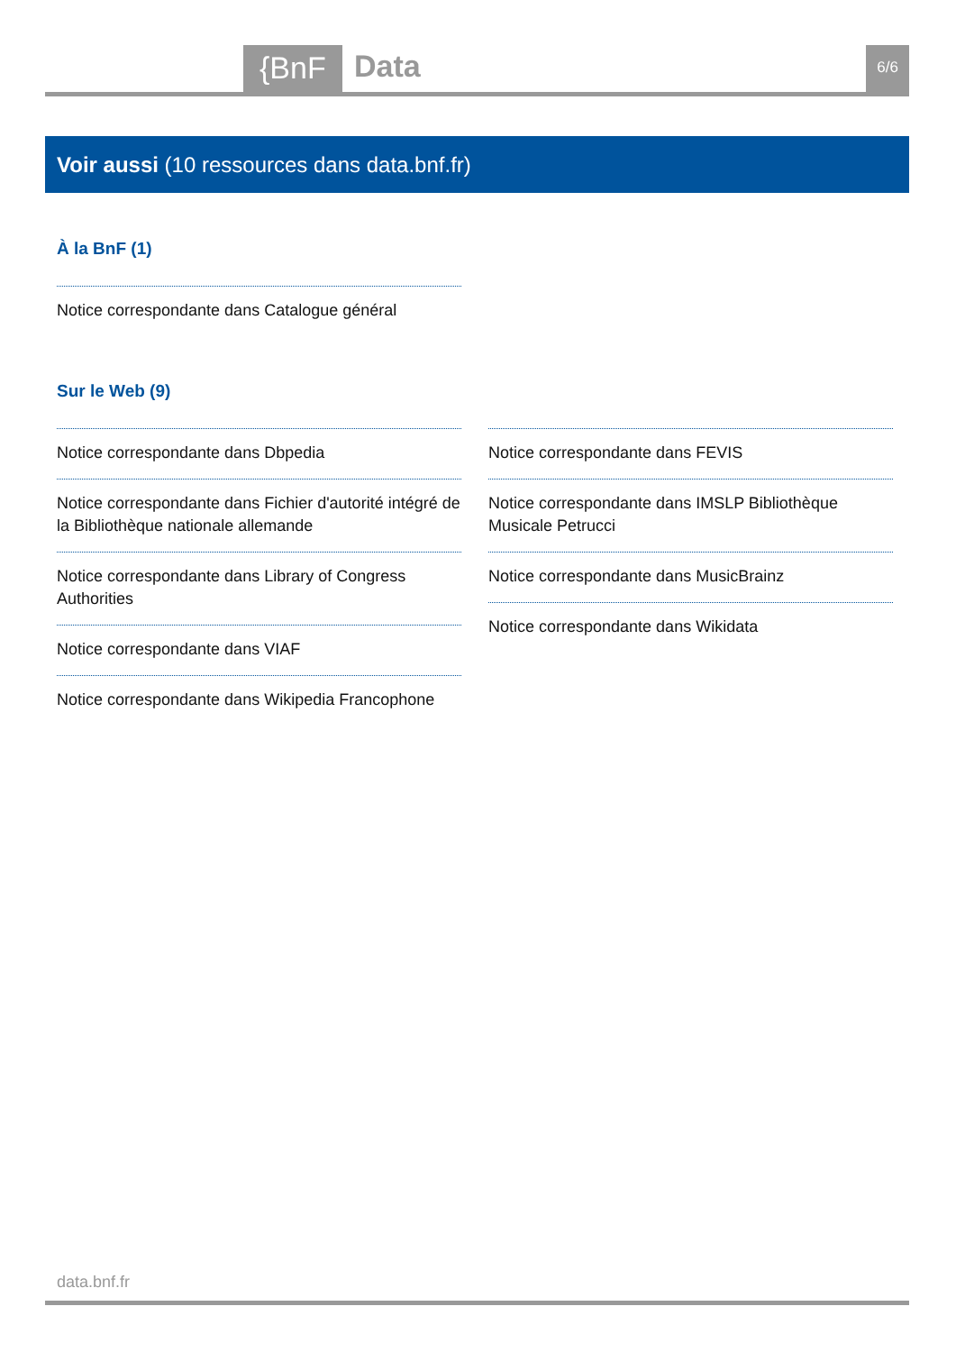{BnF Data 6/6
Voir aussi (10 ressources dans data.bnf.fr)
À la BnF (1)
Notice correspondante dans Catalogue général
Sur le Web (9)
Notice correspondante dans Dbpedia
Notice correspondante dans Fichier d'autorité intégré de la Bibliothèque nationale allemande
Notice correspondante dans Library of Congress Authorities
Notice correspondante dans VIAF
Notice correspondante dans Wikipedia Francophone
Notice correspondante dans FEVIS
Notice correspondante dans IMSLP Bibliothèque Musicale Petrucci
Notice correspondante dans MusicBrainz
Notice correspondante dans Wikidata
data.bnf.fr